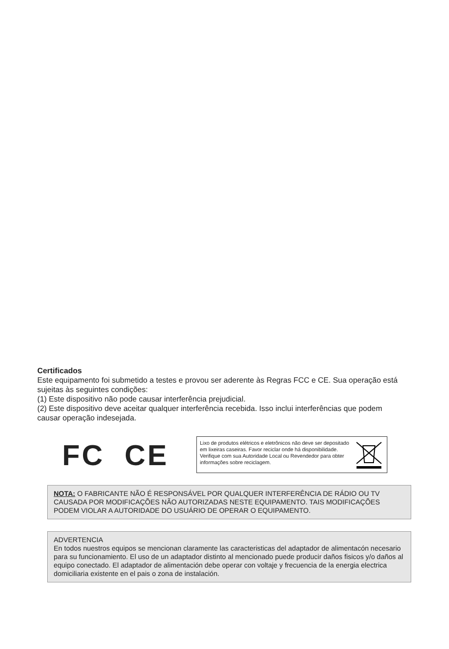Certificados
Este equipamento foi submetido a testes e provou ser aderente às Regras FCC e CE. Sua operação está sujeitas às seguintes condições:
(1) Este dispositivo não pode causar interferência prejudicial.
(2) Este dispositivo deve aceitar qualquer interferência recebida. Isso inclui interferências que podem causar operação indesejada.
FC CE
Lixo de produtos elétricos e eletrônicos não deve ser depositado em lixeiras caseiras. Favor reciclar onde há disponibilidade. Verifique com sua Autoridade Local ou Revendedor para obter informações sobre reciclagem.
NOTA: O FABRICANTE NÃO É RESPONSÁVEL POR QUALQUER INTERFERÊNCIA DE RÁDIO OU TV CAUSADA POR MODIFICAÇÕES NÃO AUTORIZADAS NESTE EQUIPAMENTO. TAIS MODIFICAÇÕES PODEM VIOLAR A AUTORIDADE DO USUÁRIO DE OPERAR O EQUIPAMENTO.
ADVERTENCIA
En todos nuestros equipos se mencionan claramente las caracteristicas del adaptador de alimentacón necesario para su funcionamiento. El uso de un adaptador distinto al mencionado puede producir daños fisicos y/o daños al equipo conectado. El adaptador de alimentación debe operar con voltaje y frecuencia de la energia electrica domiciliaria existente en el pais o zona de instalación.